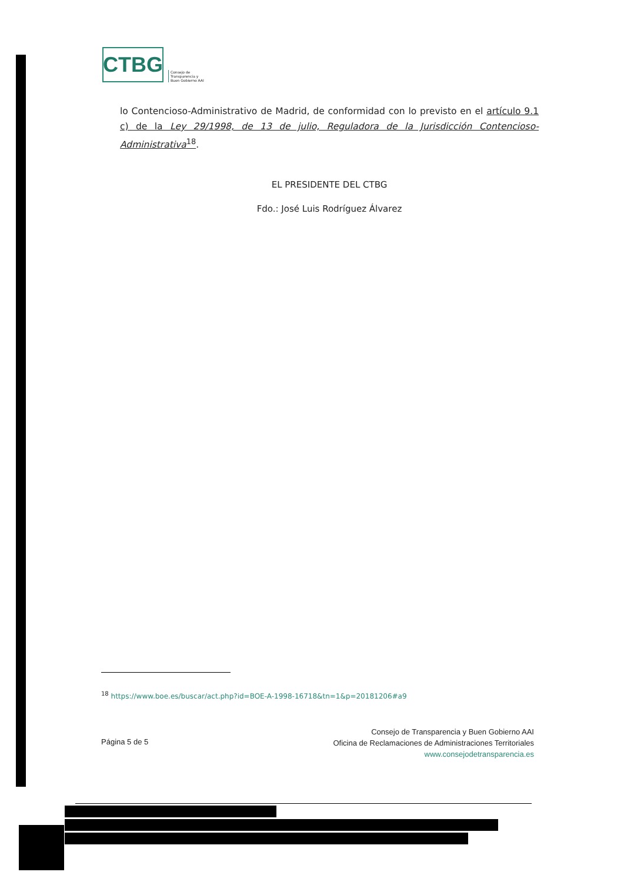CTBG
Consejo de
Transparencia y
Buen Gobierno AAI
lo Contencioso-Administrativo de Madrid, de conformidad con lo previsto en el artículo 9.1 c) de la Ley 29/1998, de 13 de julio, Reguladora de la Jurisdicción Contencioso-Administrativa<sup>18</sup>.
EL PRESIDENTE DEL CTBG
Fdo.: José Luis Rodríguez Álvarez
<sup>18</sup> https://www.boe.es/buscar/act.php?id=BOE-A-1998-16718&tn=1&p=20181206#a9
Página 5 de 5
Consejo de Transparencia y Buen Gobierno AAI
Oficina de Reclamaciones de Administraciones Territoriales
www.consejodetransparencia.es